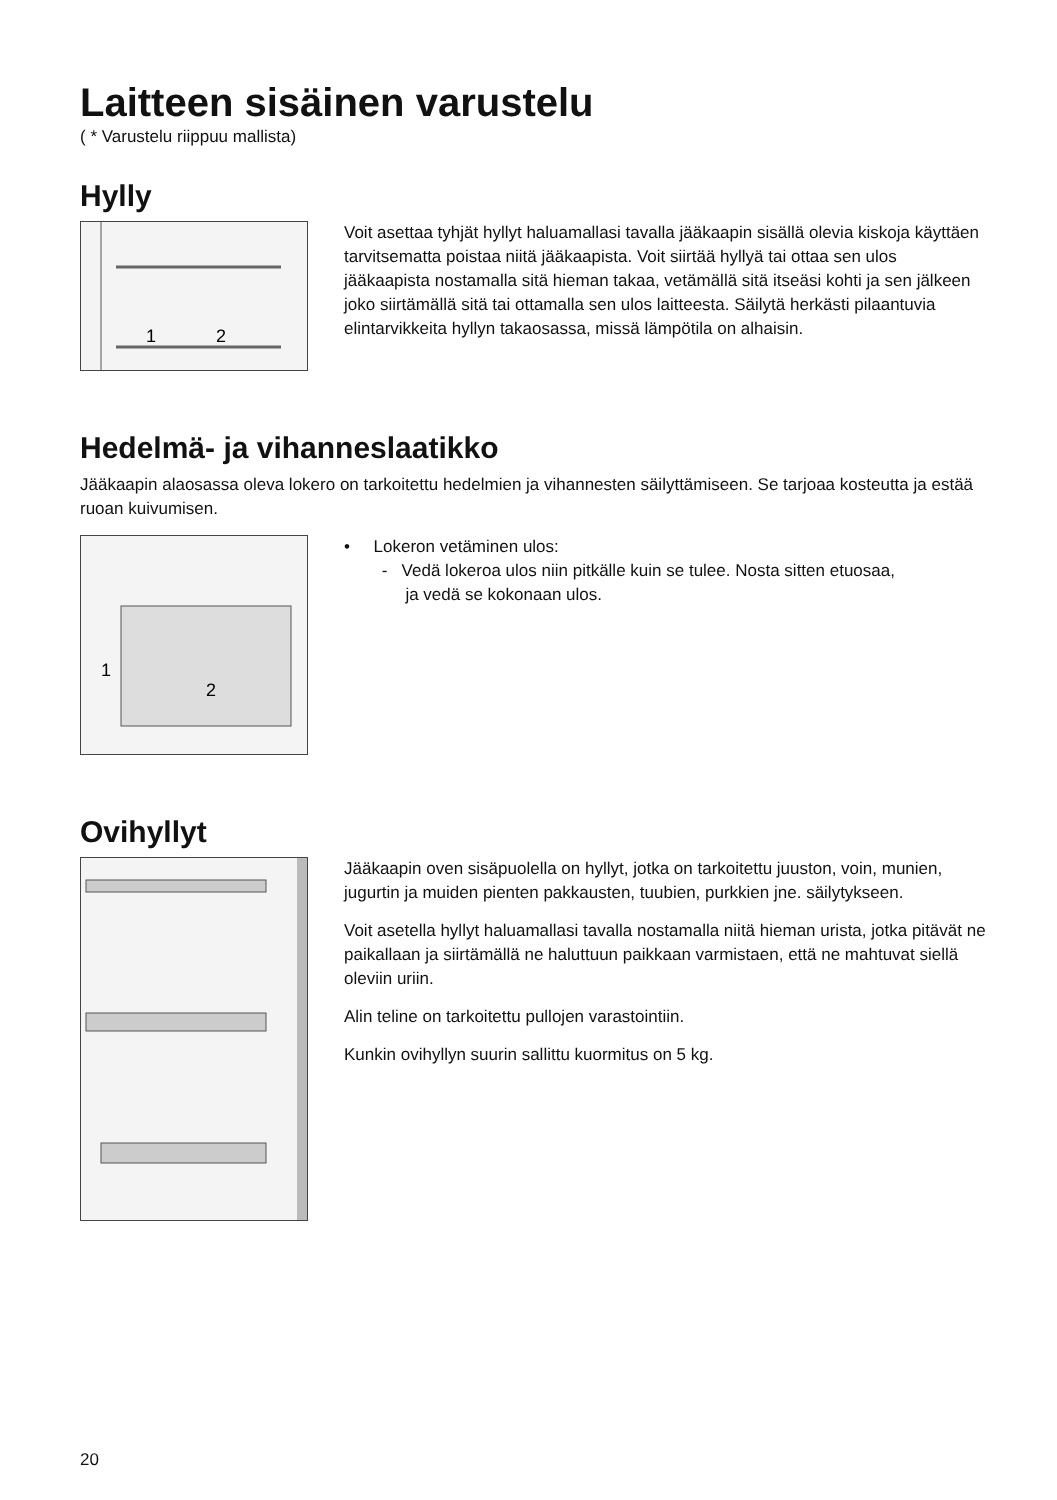Laitteen sisäinen varustelu
( * Varustelu riippuu mallista)
Hylly
1
2
Voit asettaa tyhjät hyllyt haluamallasi tavalla jääkaapin sisällä olevia kiskoja käyttäen tarvitsematta poistaa niitä jääkaapista. Voit siirtää hyllyä tai ottaa sen ulos jääkaapista nostamalla sitä hieman takaa, vetämällä sitä itseäsi kohti ja sen jälkeen joko siirtämällä sitä tai ottamalla sen ulos laitteesta. Säilytä herkästi pilaantuvia elintarvikkeita hyllyn takaosassa, missä lämpötila on alhaisin.
Hedelmä- ja vihanneslaatikko
Jääkaapin alaosassa oleva lokero on tarkoitettu hedelmien ja vihannesten säilyttämiseen. Se tarjoaa kosteutta ja estää ruoan kuivumisen.
1
2
• Lokeron vetäminen ulos:
- Vedä lokeroa ulos niin pitkälle kuin se tulee. Nosta sitten etuosaa,
ja vedä se kokonaan ulos.
Ovihyllyt
Jääkaapin oven sisäpuolella on hyllyt, jotka on tarkoitettu juuston, voin, munien, jugurtin ja muiden pienten pakkausten, tuubien, purkkien jne. säilytykseen.
Voit asetella hyllyt haluamallasi tavalla nostamalla niitä hieman urista, jotka pitävät ne paikallaan ja siirtämällä ne haluttuun paikkaan varmistaen, että ne mahtuvat siellä oleviin uriin.
Alin teline on tarkoitettu pullojen varastointiin.
Kunkin ovihyllyn suurin sallittu kuormitus on 5 kg.
20